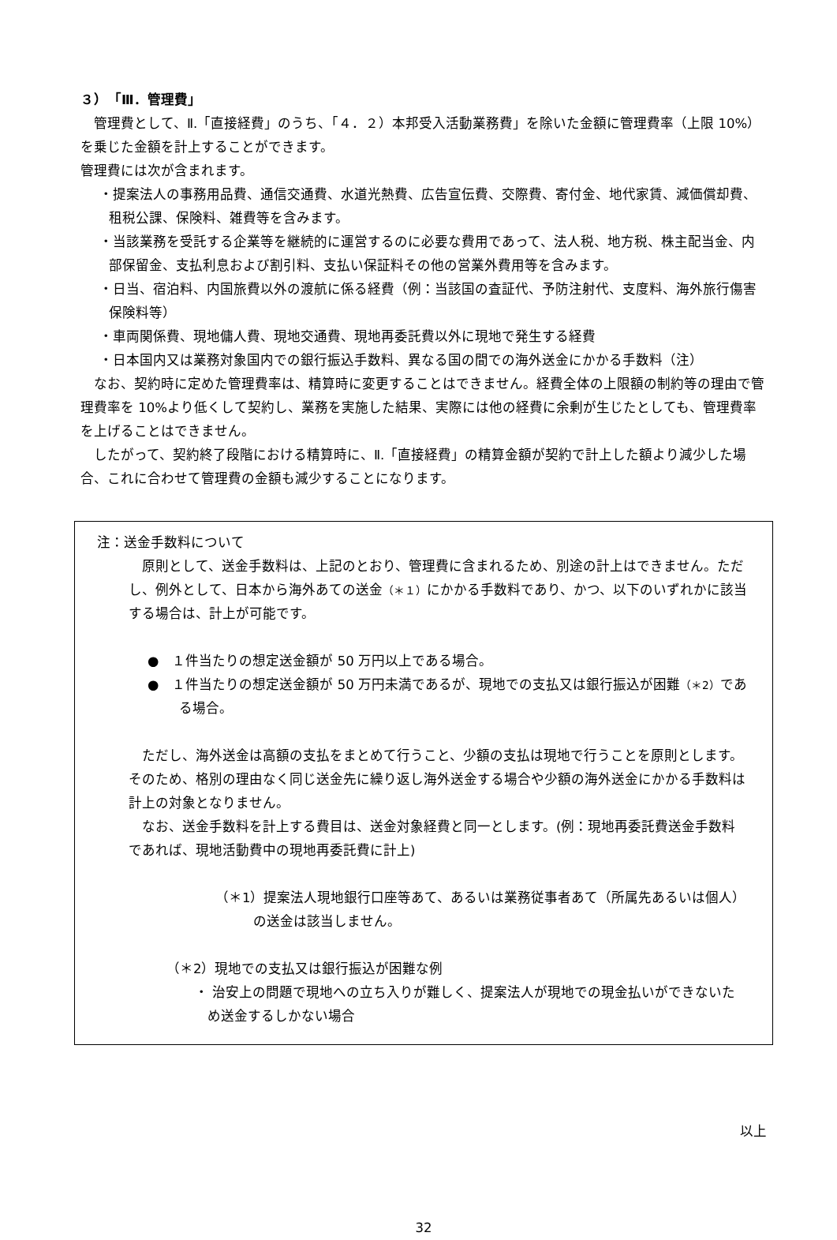３）　「Ⅲ．管理費」
　管理費として、Ⅱ.「直接経費」のうち、「４．２）本邦受入活動業務費」を除いた金額に管理費率（上限 10%）を乗じた金額を計上することができます。
管理費には次が含まれます。
・提案法人の事務用品費、通信交通費、水道光熱費、広告宣伝費、交際費、寄付金、地代家賃、減価償却費、租税公課、保険料、雑費等を含みます。
・当該業務を受託する企業等を継続的に運営するのに必要な費用であって、法人税、地方税、株主配当金、内部保留金、支払利息および割引料、支払い保証料その他の営業外費用等を含みます。
・日当、宿泊料、内国旅費以外の渡航に係る経費（例：当該国の査証代、予防注射代、支度料、海外旅行傷害保険料等）
・車両関係費、現地傭人費、現地交通費、現地再委託費以外に現地で発生する経費
・日本国内又は業務対象国内での銀行振込手数料、異なる国の間での海外送金にかかる手数料（注）
　なお、契約時に定めた管理費率は、精算時に変更することはできません。経費全体の上限額の制約等の理由で管理費率を 10%より低くして契約し、業務を実施した結果、実際には他の経費に余剰が生じたとしても、管理費率を上げることはできません。
　したがって、契約終了段階における精算時に、Ⅱ.「直接経費」の精算金額が契約で計上した額より減少した場合、これに合わせて管理費の金額も減少することになります。
注：送金手数料について
　原則として、送金手数料は、上記のとおり、管理費に含まれるため、別途の計上はできません。ただし、例外として、日本から海外あての送金（＊１）にかかる手数料であり、かつ、以下のいずれかに該当する場合は、計上が可能です。
●　１件当たりの想定送金額が 50 万円以上である場合。
●　１件当たりの想定送金額が 50 万円未満であるが、現地での支払又は銀行振込が困難（＊2）である場合。
　ただし、海外送金は高額の支払をまとめて行うこと、少額の支払は現地で行うことを原則とします。そのため、格別の理由なく同じ送金先に繰り返し海外送金する場合や少額の海外送金にかかる手数料は計上の対象となりません。
　なお、送金手数料を計上する費目は、送金対象経費と同一とします。(例：現地再委託費送金手数料であれば、現地活動費中の現地再委託費に計上)
（＊1）提案法人現地銀行口座等あて、あるいは業務従事者あて（所属先あるいは個人）の送金は該当しません。
（＊2）現地での支払又は銀行振込が困難な例
・ 治安上の問題で現地への立ち入りが難しく、提案法人が現地での現金払いができないため送金するしかない場合
以上
32